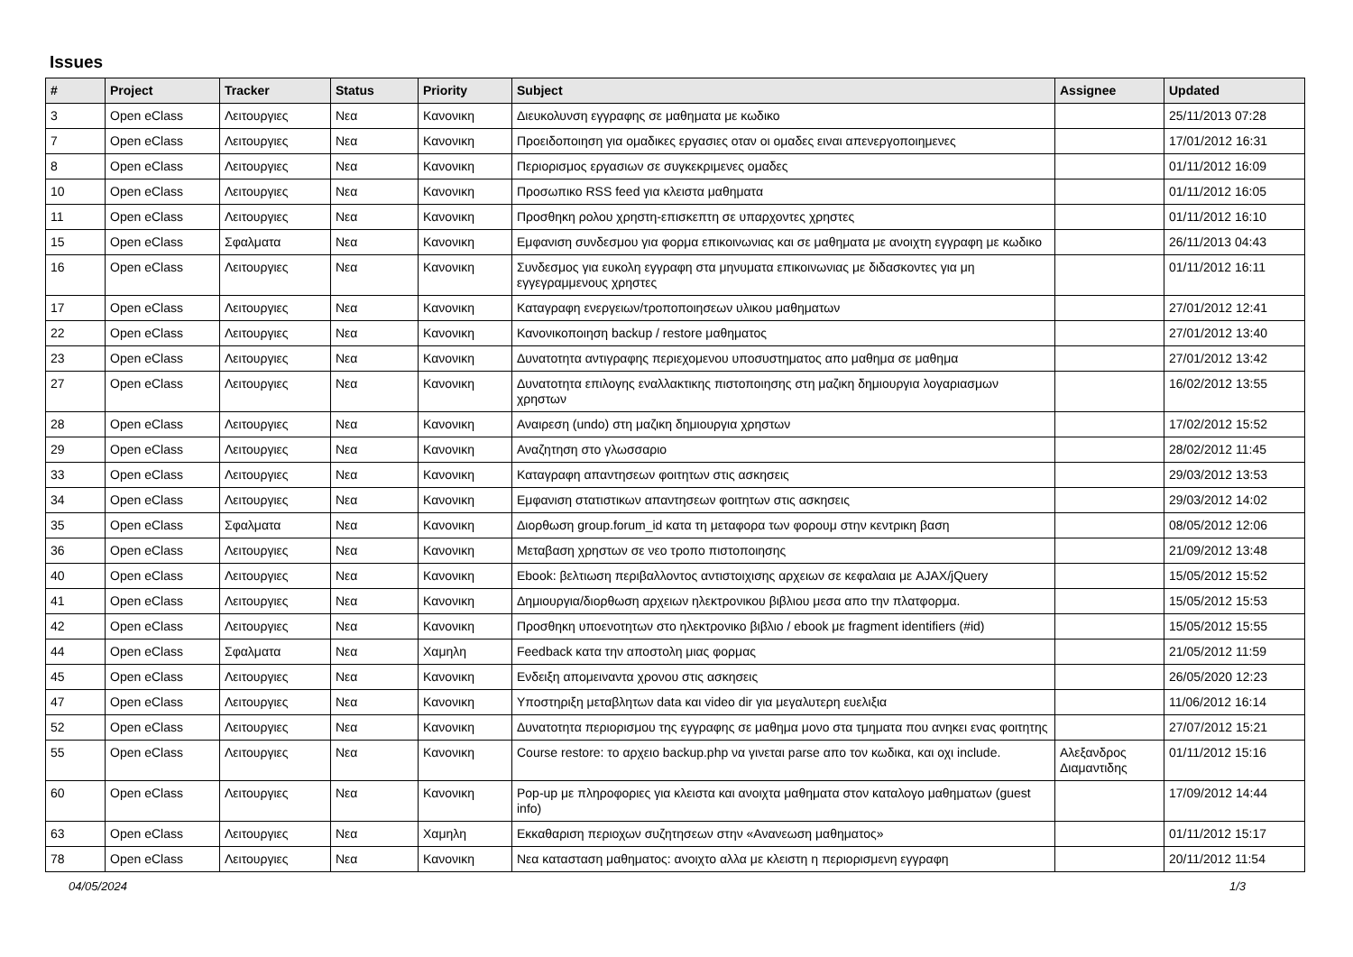Issues
| # | Project | Tracker | Status | Priority | Subject | Assignee | Updated |
| --- | --- | --- | --- | --- | --- | --- | --- |
| 3 | Open eClass | Λειτουργιες | Νεα | Κανονικη | Διευκολυνση εγγραφης σε μαθηματα με κωδικο | | 25/11/2013 07:28 |
| 7 | Open eClass | Λειτουργιες | Νεα | Κανονικη | Προειδοποιηση για ομαδικες εργασιες οταν οι ομαδες ειναι απενεργοποιημενες | | 17/01/2012 16:31 |
| 8 | Open eClass | Λειτουργιες | Νεα | Κανονικη | Περιορισμος εργασιων σε συγκεκριμενες ομαδες | | 01/11/2012 16:09 |
| 10 | Open eClass | Λειτουργιες | Νεα | Κανονικη | Προσωπικο RSS feed για κλειστα μαθηματα | | 01/11/2012 16:05 |
| 11 | Open eClass | Λειτουργιες | Νεα | Κανονικη | Προσθηκη ρολου χρηστη-επισκεπτη σε υπαρχοντες χρηστες | | 01/11/2012 16:10 |
| 15 | Open eClass | Σφαλματα | Νεα | Κανονικη | Εμφανιση συνδεσμου για φορμα επικοινωνιας και σε μαθηματα με ανοιχτη εγγραφη με κωδικο | | 26/11/2013 04:43 |
| 16 | Open eClass | Λειτουργιες | Νεα | Κανονικη | Συνδεσμος για ευκολη εγγραφη στα μηνυματα επικοινωνιας με διδασκοντες για μη εγγεγραμμενους χρηστες | | 01/11/2012 16:11 |
| 17 | Open eClass | Λειτουργιες | Νεα | Κανονικη | Καταγραφη ενεργειων/τροποποιησεων υλικου μαθηματων | | 27/01/2012 12:41 |
| 22 | Open eClass | Λειτουργιες | Νεα | Κανονικη | Κανονικοποιηση backup / restore μαθηματος | | 27/01/2012 13:40 |
| 23 | Open eClass | Λειτουργιες | Νεα | Κανονικη | Δυνατοτητα αντιγραφης περιεχομενου υποσυστηματος απο μαθημα σε μαθημα | | 27/01/2012 13:42 |
| 27 | Open eClass | Λειτουργιες | Νεα | Κανονικη | Δυνατοτητα επιλογης εναλλακτικης πιστοποιησης στη μαζικη δημιουργια λογαριασμων χρηστων | | 16/02/2012 13:55 |
| 28 | Open eClass | Λειτουργιες | Νεα | Κανονικη | Αναιρεση (undo) στη μαζικη δημιουργια χρηστων | | 17/02/2012 15:52 |
| 29 | Open eClass | Λειτουργιες | Νεα | Κανονικη | Αναζητηση στο γλωσσαριο | | 28/02/2012 11:45 |
| 33 | Open eClass | Λειτουργιες | Νεα | Κανονικη | Καταγραφη απαντησεων φοιτητων στις ασκησεις | | 29/03/2012 13:53 |
| 34 | Open eClass | Λειτουργιες | Νεα | Κανονικη | Εμφανιση στατιστικων απαντησεων φοιτητων στις ασκησεις | | 29/03/2012 14:02 |
| 35 | Open eClass | Σφαλματα | Νεα | Κανονικη | Διορθωση group.forum_id κατα τη μεταφορα των φορουμ στην κεντρικη βαση | | 08/05/2012 12:06 |
| 36 | Open eClass | Λειτουργιες | Νεα | Κανονικη | Μεταβαση χρηστων σε νεο τροπο πιστοποιησης | | 21/09/2012 13:48 |
| 40 | Open eClass | Λειτουργιες | Νεα | Κανονικη | Ebook: βελτιωση περιβαλλοντος αντιστοιχισης αρχειων σε κεφαλαια με AJAX/jQuery | | 15/05/2012 15:52 |
| 41 | Open eClass | Λειτουργιες | Νεα | Κανονικη | Δημιουργια/διορθωση αρχειων ηλεκτρονικου βιβλιου μεσα απο την πλατφορμα. | | 15/05/2012 15:53 |
| 42 | Open eClass | Λειτουργιες | Νεα | Κανονικη | Προσθηκη υποενοτητων στο ηλεκτρονικο βιβλιο / ebook με fragment identifiers (#id) | | 15/05/2012 15:55 |
| 44 | Open eClass | Σφαλματα | Νεα | Χαμηλη | Feedback κατα την αποστολη μιας φορμας | | 21/05/2012 11:59 |
| 45 | Open eClass | Λειτουργιες | Νεα | Κανονικη | Ενδειξη απομειναντα χρονου στις ασκησεις | | 26/05/2020 12:23 |
| 47 | Open eClass | Λειτουργιες | Νεα | Κανονικη | Υποστηριξη μεταβλητων data και video dir για μεγαλυτερη ευελιξια | | 11/06/2012 16:14 |
| 52 | Open eClass | Λειτουργιες | Νεα | Κανονικη | Δυνατοτητα περιορισμου της εγγραφης σε μαθημα μονο στα τμηματα που ανηκει ενας φοιτητης | | 27/07/2012 15:21 |
| 55 | Open eClass | Λειτουργιες | Νεα | Κανονικη | Course restore: το αρχειο backup.php να γινεται parse απο τον κωδικα, και οχι include. | Αλεξανδρος Διαμαντιδης | 01/11/2012 15:16 |
| 60 | Open eClass | Λειτουργιες | Νεα | Κανονικη | Pop-up με πληροφοριες για κλειστα και ανοιχτα μαθηματα στον καταλογο μαθηματων (guest info) | | 17/09/2012 14:44 |
| 63 | Open eClass | Λειτουργιες | Νεα | Χαμηλη | Εκκαθαριση περιοχων συζητησεων στην «Ανανεωση μαθηματος» | | 01/11/2012 15:17 |
| 78 | Open eClass | Λειτουργιες | Νεα | Κανονικη | Νεα κατασταση μαθηματος: ανοιχτο αλλα με κλειστη η περιορισμενη εγγραφη | | 20/11/2012 11:54 |
04/05/2024 1/3